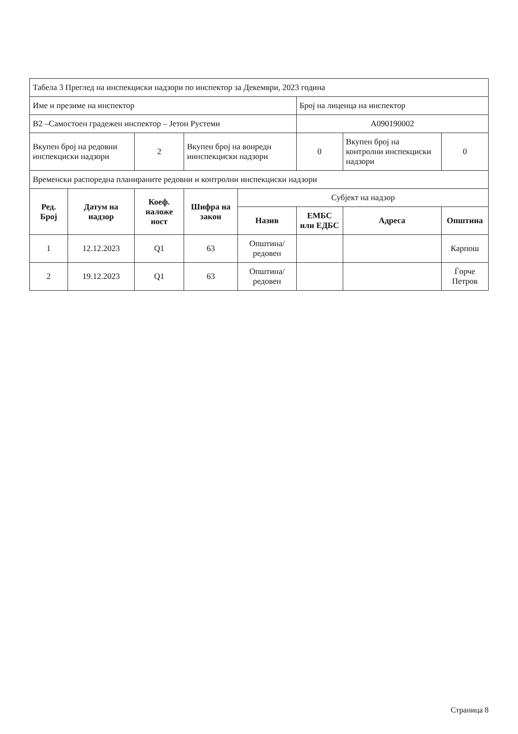| Табела 3 Преглед на инспекциски надзори по инспектор за Декември, 2023 година | | | | | | | |
| Име и презиме на инспектор | | | | | Број на лиценца на инспектор | | |
| В2 –Самостоен градежен инспектор – Јетон Рустеми | | | | | А090190002 | | |
| Вкупен број на редовни инспекциски надзори | | 2 | Вкупен број на вонредн иинспекциски надзори | | 0 | Вкупен број на контролни инспекциски надзори | 0 |
| Временски распоредна планираните редовни и контролни инспекциски надзори | | | | | | | |
| Ред. Број | Датум на надзор | Коеф. наложе ност | Шифра на закон | Субјект на надзор | | | |
| | | | | Назив | ЕМБС или ЕДБС | Адреса | Општина |
| 1 | 12.12.2023 | Q1 | 63 | Општина/редовен | | | Карпош |
| 2 | 19.12.2023 | Q1 | 63 | Општина/редовен | | | Ѓорче Петров |
Страница 8